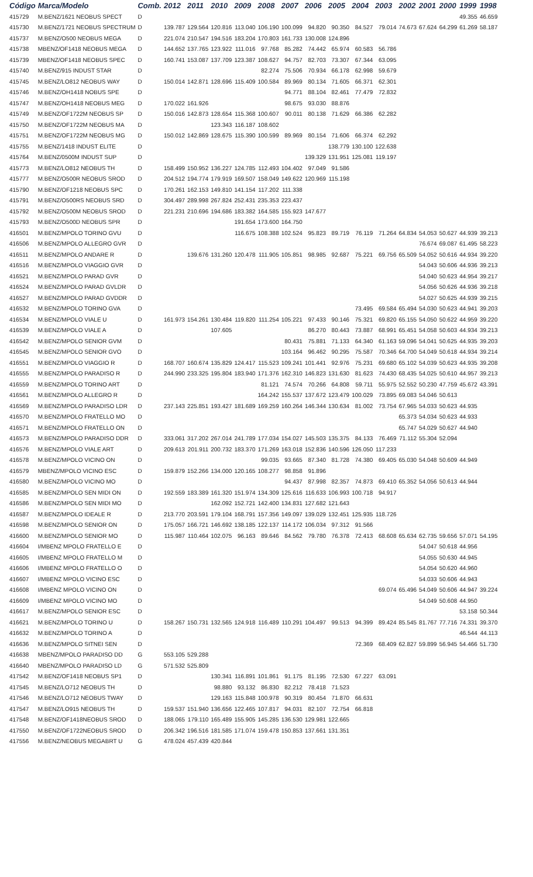| Código | Marca/Modelo | Comb. | 2012 | 2011 | 2010 | 2009 | 2008 | 2007 | 2006 | 2005 | 2004 | 2003 | 2002 | 2001 | 2000 | 1999 | 1998 |
| --- | --- | --- | --- | --- | --- | --- | --- | --- | --- | --- | --- | --- | --- | --- | --- | --- | --- |
| 415729 | M.BENZ/1621 NEOBUS SPECT | D | | | | | | | | | | | | | | 49.355 | 46.659 |
| 415730 | M.BENZ/1721 NEOBUS SPECTRUM | D | 139.787 | 129.564 | 120.816 | 113.040 | 106.190 | 100.099 | 94.820 | 90.350 | 84.527 | 79.014 | 74.673 | 67.624 | 64.299 | 61.269 | 58.187 |
| 415737 | M.BENZ/O500 NEOBUS MEGA | D | 221.074 | 210.547 | 194.516 | 183.204 | 170.803 | 161.733 | 130.008 | 124.896 | | | | | | | |
| 415738 | MBENZ/OF1418 NEOBUS MEGA | D | 144.652 | 137.765 | 123.922 | 111.016 | 97.768 | 85.282 | 74.442 | 65.974 | 60.583 | 56.786 | | | | | |
| 415739 | MBENZ/OF1418 NEOBUS SPEC | D | 160.741 | 153.087 | 137.709 | 123.387 | 108.627 | 94.757 | 82.703 | 73.307 | 67.344 | 63.095 | | | | | |
| 415740 | M.BENZ/915 INDUST STAR | D | | | | | 82.274 | 75.506 | 70.934 | 66.178 | 62.998 | 59.679 | | | | | |
| 415745 | M.BENZ/LO812 NEOBUS WAY | D | 150.014 | 142.871 | 128.696 | 115.409 | 100.584 | 89.969 | 80.134 | 71.605 | 66.371 | 62.301 | | | | | |
| 415746 | M.BENZ/OH1418 NOBUS SPE | D | | | | | | 94.771 | 88.104 | 82.461 | 77.479 | 72.832 | | | | | |
| 415747 | M.BENZ/OH1418 NEOBUS MEG | D | 170.022 | 161.926 | | | | 98.675 | 93.030 | 88.876 | | | | | | | |
| 415749 | M.BENZ/OF1722M NEOBUS SP | D | 150.016 | 142.873 | 128.654 | 115.368 | 100.607 | 90.011 | 80.138 | 71.629 | 66.386 | 62.282 | | | | | |
| 415750 | M.BENZ/OF1722M NEOBUS MA | D | | | 123.343 | 116.187 | 108.602 | | | | | | | | | | |
| 415751 | M.BENZ/OF1722M NEOBUS MG | D | 150.012 | 142.869 | 128.675 | 115.390 | 100.599 | 89.969 | 80.154 | 71.606 | 66.374 | 62.292 | | | | | |
| 415755 | M.BENZ/1418 INDUST ELITE | D | | | | | | | | 138.779 | 130.100 | 122.638 | | | | | |
| 415764 | M.BENZ/0500M INDUST SUP | D | | | | | | | 139.329 | 131.951 | 125.081 | 119.197 | | | | | |
| 415773 | M.BENZ/LO812 NEOBUS TH | D | 158.499 | 150.952 | 136.227 | 124.785 | 112.493 | 104.402 | 97.049 | 91.586 | | | | | | | |
| 415777 | M.BENZ/O500R NEOBUS SROD | D | 204.512 | 194.774 | 179.919 | 169.507 | 158.049 | 149.622 | 120.969 | 115.198 | | | | | | | |
| 415790 | M.BENZ/OF1218 NEOBUS SPC | D | 170.261 | 162.153 | 149.810 | 141.154 | 117.202 | 111.338 | | | | | | | | | |
| 415791 | M.BENZ/O500RS NEOBUS SRD | D | 304.497 | 289.998 | 267.824 | 252.431 | 235.353 | 223.437 | | | | | | | | | |
| 415792 | M.BENZ/O500M NEOBUS SROD | D | 221.231 | 210.696 | 194.686 | 183.382 | 164.585 | 155.923 | 147.677 | | | | | | | | |
| 415793 | M.BENZ/O500D NEOBUS SPR | D | | | | 191.654 | 173.600 | 164.750 | | | | | | | | | |
| 416501 | M.BENZ/MPOLO TORINO GVU | D | | | | 116.675 | 108.388 | 102.524 | 95.823 | 89.719 | 76.119 | 71.264 | 64.834 | 54.053 | 50.627 | 44.939 | 39.213 |
| 416506 | M.BENZ/MPOLO ALLEGRO GVR | D | | | | | | | | | | | | 76.674 | 69.087 | 61.495 | 58.223 |
| 416511 | M.BENZ/MPOLO ANDARE R | D | | 139.676 | 131.260 | 120.478 | 111.905 | 105.851 | 98.985 | 92.687 | 75.221 | 69.756 | 65.509 | 54.052 | 50.616 | 44.934 | 39.220 |
| 416516 | M.BENZ/MPOLO VIAGGIO GVR | D | | | | | | | | | | | | 54.043 | 50.606 | 44.936 | 39.213 |
| 416521 | M.BENZ/MPOLO PARAD GVR | D | | | | | | | | | | | | 54.040 | 50.623 | 44.954 | 39.217 |
| 416524 | M.BENZ/MPOLO PARAD GVLDR | D | | | | | | | | | | | | 54.056 | 50.626 | 44.936 | 39.218 |
| 416527 | M.BENZ/MPOLO PARAD GVDDR | D | | | | | | | | | | | | 54.027 | 50.625 | 44.939 | 39.215 |
| 416532 | M.BENZ/MPOLO TORINO GVA | D | | | | | | | | | 73.495 | 69.584 | 65.494 | 54.030 | 50.623 | 44.941 | 39.203 |
| 416534 | M.BENZ/MPOLO VIALE U | D | 161.973 | 154.261 | 130.484 | 119.820 | 111.254 | 105.221 | 97.433 | 90.146 | 75.321 | 69.820 | 65.155 | 54.050 | 50.622 | 44.959 | 39.220 |
| 416539 | M.BENZ/MPOLO VIALE A | D | | | 107.605 | | | | 86.270 | 80.443 | 73.887 | 68.991 | 65.451 | 54.058 | 50.603 | 44.934 | 39.213 |
| 416542 | M.BENZ/MPOLO SENIOR GVM | D | | | | | | 80.431 | 75.881 | 71.133 | 64.340 | 61.163 | 59.096 | 54.041 | 50.625 | 44.935 | 39.203 |
| 416545 | M.BENZ/MPOLO SENIOR GVO | D | | | | | | 103.164 | 96.462 | 90.295 | 75.587 | 70.346 | 64.700 | 54.049 | 50.618 | 44.934 | 39.214 |
| 416551 | M.BENZ/MPOLO VIAGGIO R | D | 168.707 | 160.674 | 135.829 | 124.417 | 115.523 | 109.241 | 101.441 | 92.976 | 75.231 | 69.680 | 65.102 | 54.039 | 50.623 | 44.935 | 39.208 |
| 416555 | M.BENZ/MPOLO PARADISO R | D | 244.990 | 233.325 | 195.804 | 183.940 | 171.376 | 162.310 | 146.823 | 131.630 | 81.623 | 74.430 | 68.435 | 54.025 | 50.610 | 44.957 | 39.213 |
| 416559 | M.BENZ/MPOLO TORINO ART | D | | | | | 81.121 | 74.574 | 70.266 | 64.808 | 59.711 | 55.975 | 52.552 | 50.230 | 47.759 | 45.672 | 43.391 |
| 416561 | M.BENZ/MPOLO ALLEGRO R | D | | | | | 164.242 | 155.537 | 137.672 | 123.479 | 100.029 | 73.895 | 69.083 | 54.046 | 50.613 | | |
| 416569 | M.BENZ/MPOLO PARADISO LDR | D | 237.143 | 225.851 | 193.427 | 181.689 | 169.259 | 160.264 | 146.344 | 130.634 | 81.002 | 73.754 | 67.965 | 54.033 | 50.623 | 44.935 | |
| 416570 | M.BENZ/MPOLO FRATELLO MO | D | | | | | | | | | | | 65.373 | 54.034 | 50.623 | 44.933 | |
| 416571 | M.BENZ/MPOLO FRATELLO ON | D | | | | | | | | | | | 65.747 | 54.029 | 50.627 | 44.940 | |
| 416573 | M.BENZ/MPOLO PARADISO DDR | D | 333.061 | 317.202 | 267.014 | 241.789 | 177.034 | 154.027 | 145.503 | 135.375 | 84.133 | 76.469 | 71.112 | 55.304 | 52.094 | | |
| 416576 | M.BENZ/MPOLO VIALE ART | D | 209.613 | 201.911 | 200.732 | 183.370 | 171.269 | 163.018 | 152.836 | 140.596 | 126.050 | 117.233 | | | | | |
| 416578 | M.BENZ/MPOLO VICINO ON | D | | | | | 99.035 | 93.665 | 87.340 | 81.728 | 74.380 | 69.405 | 65.030 | 54.048 | 50.609 | 44.949 | |
| 416579 | MBENZ/MPOLO VICINO ESC | D | 159.879 | 152.266 | 134.000 | 120.165 | 108.277 | 98.858 | 91.896 | | | | | | | | |
| 416580 | M.BENZ/MPOLO VICINO MO | D | | | | | | 94.437 | 87.998 | 82.357 | 74.873 | 69.410 | 65.352 | 54.056 | 50.613 | 44.944 | |
| 416585 | M.BENZ/MPOLO SEN MIDI ON | D | 192.559 | 183.389 | 161.320 | 151.974 | 134.309 | 125.616 | 116.633 | 106.993 | 100.718 | 94.917 | | | | | |
| 416586 | M.BENZ/MPOLO SEN MIDI MO | D | | | 162.092 | 152.721 | 142.400 | 134.831 | 127.682 | 121.643 | | | | | | | |
| 416587 | M.BENZ/MPOLO IDEALE R | D | 213.770 | 203.591 | 179.104 | 168.791 | 157.356 | 149.097 | 139.029 | 132.451 | 125.935 | 118.726 | | | | | |
| 416598 | M.BENZ/MPOLO SENIOR ON | D | 175.057 | 166.721 | 146.692 | 138.185 | 122.137 | 114.172 | 106.034 | 97.312 | 91.566 | | | | | | |
| 416600 | M.BENZ/MPOLO SENIOR MO | D | 115.987 | 110.464 | 102.075 | 96.163 | 89.646 | 84.562 | 79.780 | 76.378 | 72.413 | 68.608 | 65.634 | 62.735 | 59.656 | 57.071 | 54.195 |
| 416604 | I/MBENZ MPOLO FRATELLO E | D | | | | | | | | | | | | 54.047 | 50.618 | 44.956 | |
| 416605 | I/MBENZ MPOLO FRATELLO M | D | | | | | | | | | | | | 54.055 | 50.630 | 44.945 | |
| 416606 | I/MBENZ MPOLO FRATELLO O | D | | | | | | | | | | | | 54.054 | 50.620 | 44.960 | |
| 416607 | I/MBENZ MPOLO VICINO ESC | D | | | | | | | | | | | | 54.033 | 50.606 | 44.943 | |
| 416608 | I/MBENZ MPOLO VICINO ON | D | | | | | | | | | | 69.074 | 65.496 | 54.049 | 50.606 | 44.947 | 39.224 |
| 416609 | I/MBENZ MPOLO VICINO MO | D | | | | | | | | | | | | 54.049 | 50.608 | 44.950 | |
| 416617 | M.BENZ/MPOLO SENIOR ESC | D | | | | | | | | | | | | | | 53.158 | 50.344 |
| 416621 | M.BENZ/MPOLO TORINO U | D | 158.267 | 150.731 | 132.565 | 124.918 | 116.489 | 110.291 | 104.497 | 99.513 | 94.399 | 89.424 | 85.545 | 81.767 | 77.716 | 74.331 | 39.370 |
| 416632 | M.BENZ/MPOLO TORINO A | D | | | | | | | | | | | | | | 46.544 | 44.113 |
| 416636 | M.BENZ/MPOLO SITNEI SEN | D | | | | | | | | | 72.369 | 68.409 | 62.827 | 59.899 | 56.945 | 54.466 | 51.730 |
| 416638 | MBENZ/MPOLO PARADISO DD | G | 553.105 | 529.288 | | | | | | | | | | | | | |
| 416640 | MBENZ/MPOLO PARADISO LD | G | 571.532 | 525.809 | | | | | | | | | | | | | |
| 417542 | M.BENZ/OF1418 NEOBUS SP1 | D | | | 130.341 | 116.891 | 101.861 | 91.175 | 81.195 | 72.530 | 67.227 | 63.091 | | | | | |
| 417545 | M.BENZ/LO712 NEOBUS TH | D | | | 98.880 | 93.132 | 86.830 | 82.212 | 78.418 | 71.523 | | | | | | | |
| 417546 | M.BENZ/LO712 NEOBUS TWAY | D | | | 129.163 | 115.848 | 100.978 | 90.319 | 80.454 | 71.870 | 66.631 | | | | | | |
| 417547 | M.BENZ/LO915 NEOBUS TH | D | 159.537 | 151.940 | 136.656 | 122.465 | 107.817 | 94.031 | 82.107 | 72.754 | 66.818 | | | | | | |
| 417548 | M.BENZ/OF1418NEOBUS SROD | D | 188.065 | 179.110 | 165.489 | 155.905 | 145.285 | 136.530 | 129.981 | 122.665 | | | | | | | |
| 417550 | M.BENZ/OF1722NEOBUS SROD | D | 206.342 | 196.516 | 181.585 | 171.074 | 159.478 | 150.853 | 137.661 | 131.351 | | | | | | | |
| 417556 | M.BENZ/NEOBUS MEGABRT U | G | 478.024 | 457.439 | 420.844 | | | | | | | | | | | | |